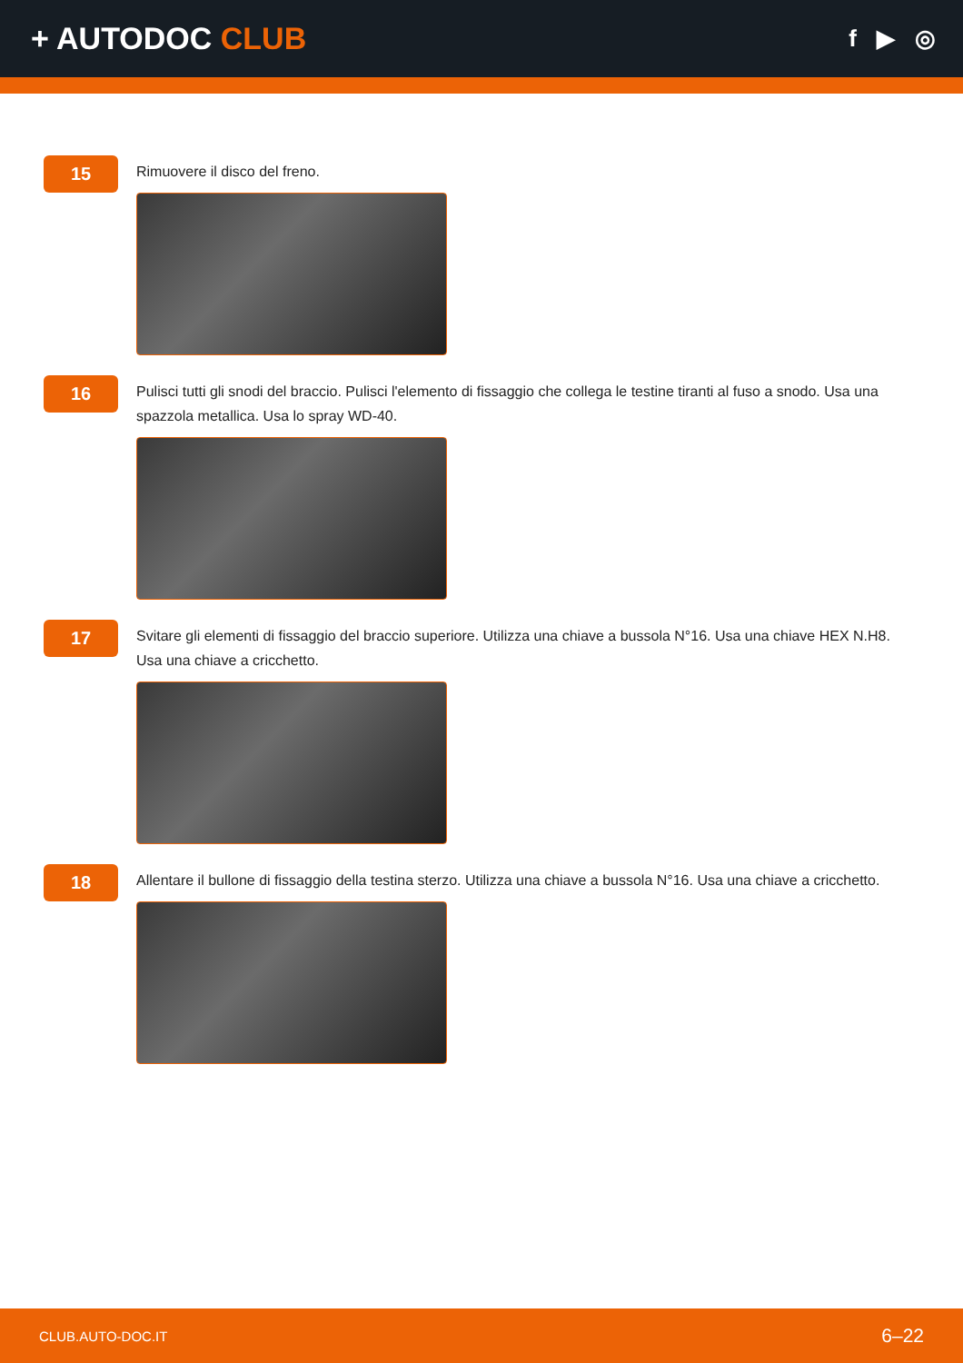+ AUTODOC CLUB
f ▶ ◎
15
Rimuovere il disco del freno.
16
Pulisci tutti gli snodi del braccio. Pulisci l'elemento di fissaggio che collega le testine tiranti al fuso a snodo. Usa una spazzola metallica. Usa lo spray WD-40.
17
Svitare gli elementi di fissaggio del braccio superiore. Utilizza una chiave a bussola N°16. Usa una chiave HEX N.H8. Usa una chiave a cricchetto.
18
Allentare il bullone di fissaggio della testina sterzo. Utilizza una chiave a bussola N°16. Usa una chiave a cricchetto.
CLUB.AUTO-DOC.IT 6–22